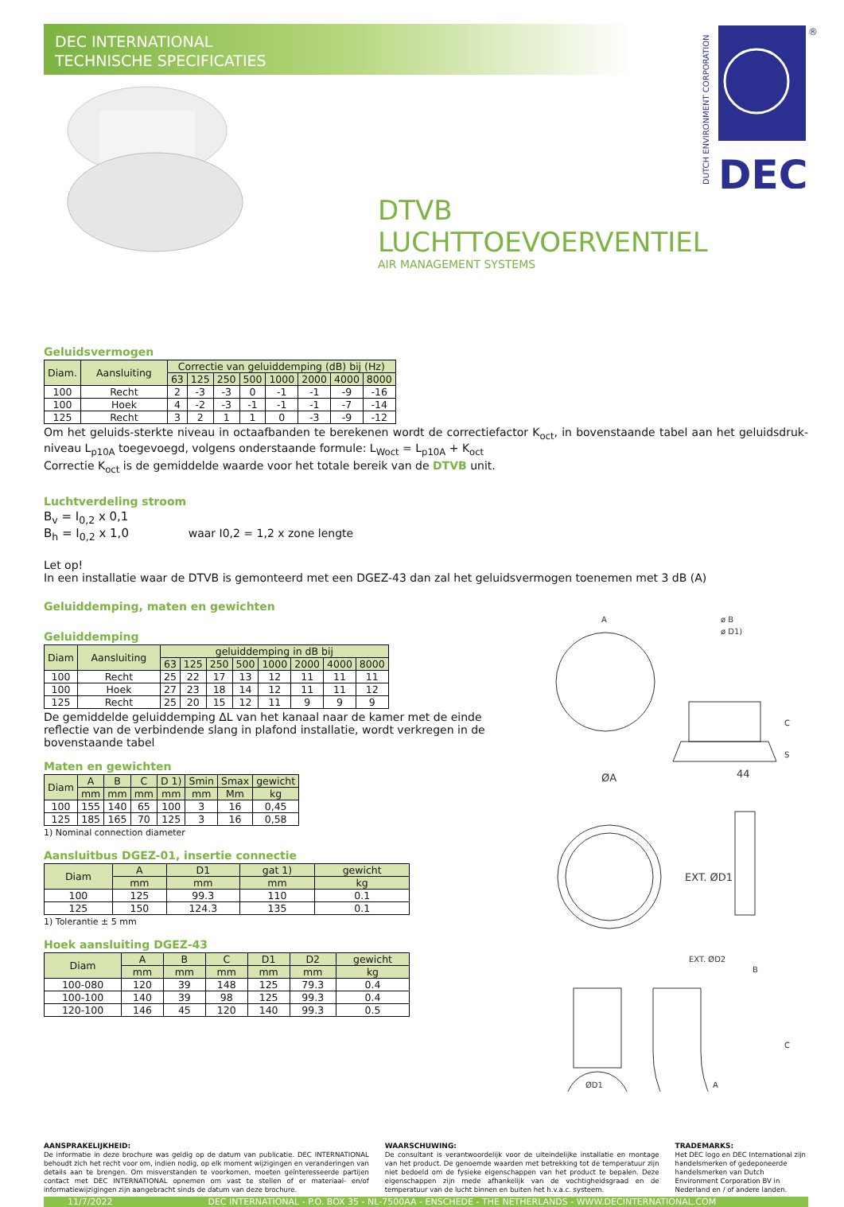DEC INTERNATIONAL
TECHNISCHE SPECIFICATIES
DUTCH ENVIRONMENT CORPORATION
DEC
®
DTVB
LUCHTTOEVOERVENTIEL
AIR MANAGEMENT SYSTEMS
Geluidsvermogen
| Diam. | Aansluiting | Correctie van geluiddemping (dB) bij (Hz) | | | | | | | |
| --- | --- | --- | --- | --- | --- | --- | --- | --- | --- |
| | | 63 | 125 | 250 | 500 | 1000 | 2000 | 4000 | 8000 |
| 100 | Recht | 2 | -3 | -3 | 0 | -1 | -1 | -9 | -16 |
| 100 | Hoek | 4 | -2 | -3 | -1 | -1 | -1 | -7 | -14 |
| 125 | Recht | 3 | 2 | 1 | 1 | 0 | -3 | -9 | -12 |
Om het geluids-sterkte niveau in octaafbanden te berekenen wordt de correctiefactor K<sub>oct</sub>, in bovenstaande tabel aan het geluidsdruk-niveau L<sub>p10A</sub> toegevoegd, volgens onderstaande formule: L<sub>Woct</sub> = L<sub>p10A</sub> + K<sub>oct</sub>
Correctie K<sub>oct</sub> is de gemiddelde waarde voor het totale bereik van de DTVB unit.
Luchtverdeling stroom
B<sub>v</sub> = I<sub>0,2</sub> x 0,1
B<sub>h</sub> = I<sub>0,2</sub> x 1,0 waar I0,2 = 1,2 x zone lengte
Let op!
In een installatie waar de DTVB is gemonteerd met een DGEZ-43 dan zal het geluidsvermogen toenemen met 3 dB (A)
Geluiddemping, maten en gewichten
Geluiddemping
| Diam | Aansluiting | geluiddemping in dB bij | | | | | | | |
| --- | --- | --- | --- | --- | --- | --- | --- | --- | --- |
| | | 63 | 125 | 250 | 500 | 1000 | 2000 | 4000 | 8000 |
| 100 | Recht | 25 | 22 | 17 | 13 | 12 | 11 | 11 | 11 |
| 100 | Hoek | 27 | 23 | 18 | 14 | 12 | 11 | 11 | 12 |
| 125 | Recht | 25 | 20 | 15 | 12 | 11 | 9 | 9 | 9 |
De gemiddelde geluiddemping ΔL van het kanaal naar de kamer met de einde reflectie van de verbindende slang in plafond installatie, wordt verkregen in de bovenstaande tabel
Maten en gewichten
| Diam | A | B | C | D 1) | Smin | Smax | gewicht |
| --- | --- | --- | --- | --- | --- | --- | --- |
| | mm | mm | mm | mm | mm | Mm | kg |
| 100 | 155 | 140 | 65 | 100 | 3 | 16 | 0,45 |
| 125 | 185 | 165 | 70 | 125 | 3 | 16 | 0,58 |
1) Nominal connection diameter
Aansluitbus DGEZ-01, insertie connectie
| Diam | A | D1 | gat 1) | gewicht |
| --- | --- | --- | --- | --- |
| | mm | mm | mm | kg |
| 100 | 125 | 99.3 | 110 | 0.1 |
| 125 | 150 | 124.3 | 135 | 0.1 |
1) Tolerantie ± 5 mm
Hoek aansluiting DGEZ-43
| Diam | A | B | C | D1 | D2 | gewicht |
| --- | --- | --- | --- | --- | --- | --- |
| | mm | mm | mm | mm | mm | kg |
| 100-080 | 120 | 39 | 148 | 125 | 79.3 | 0.4 |
| 100-100 | 140 | 39 | 98 | 125 | 99.3 | 0.4 |
| 120-100 | 146 | 45 | 120 | 140 | 99.3 | 0.5 |
A
ø B
ø D1)
C
S
ØA
44
EXT. ØD1
EXT. ØD2
B
ØD1
C
A
AANSPRAKELIJKHEID:
De informatie in deze brochure was geldig op de datum van publicatie. DEC INTERNATIONAL behoudt zich het recht voor om, indien nodig, op elk moment wijzigingen en veranderingen van details aan te brengen. Om misverstanden te voorkomen, moeten geïnteresseerde partijen contact met DEC INTERNATIONAL opnemen om vast te stellen of er materiaal- en/of informatiewijzigingen zijn aangebracht sinds de datum van deze brochure.
WAARSCHUWING:
De consultant is verantwoordelijk voor de uiteindelijke installatie en montage van het product. De genoemde waarden met betrekking tot de temperatuur zijn niet bedoeld om de fysieke eigenschappen van het product te bepalen. Deze eigenschappen zijn mede afhankelijk van de vochtigheidsgraad en de temperatuur van de lucht binnen en buiten het h.v.a.c. systeem.
TRADEMARKS:
Het DEC logo en DEC International zijn handelsmerken of gedeponeerde handelsmerken van Dutch Environment Corporation BV in Nederland en / of andere landen.
11/7/2022 DEC INTERNATIONAL - P.O. BOX 35 - NL-7500AA - ENSCHEDE - THE NETHERLANDS - WWW.DECINTERNATIONAL.COM